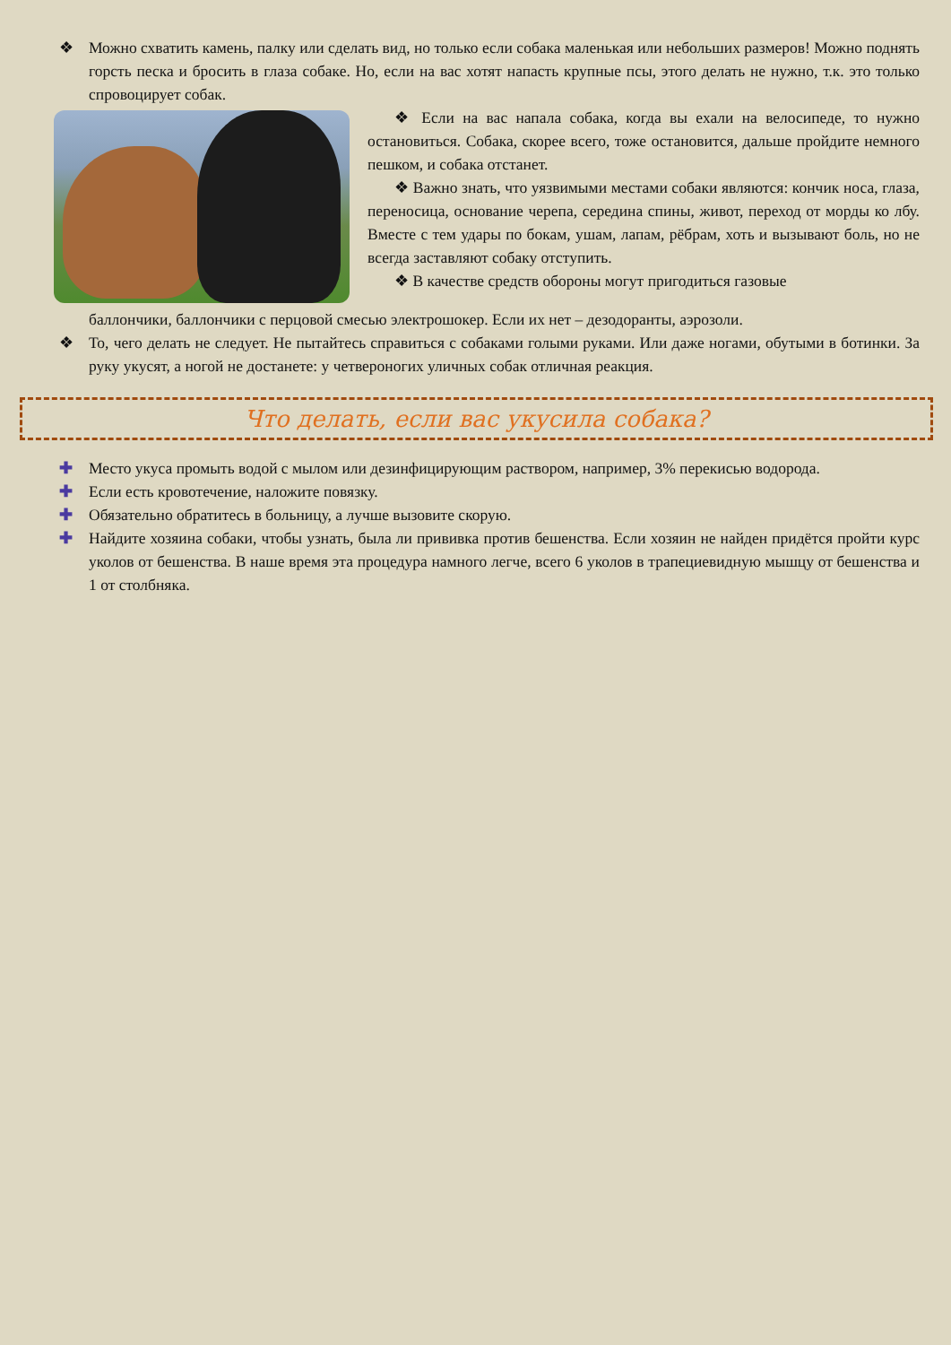❖ Можно схватить камень, палку или сделать вид, но только если собака маленькая или небольших размеров! Можно поднять горсть песка и бросить в глаза собаке. Но, если на вас хотят напасть крупные псы, этого делать не нужно, т.к. это только спровоцирует собак.
❖ Если на вас напала собака, когда вы ехали на велосипеде, то нужно остановиться. Собака, скорее всего, тоже остановится, дальше пройдите немного пешком, и собака отстанет.
❖ Важно знать, что уязвимыми местами собаки являются: кончик носа, глаза, переносица, основание черепа, середина спины, живот, переход от морды ко лбу. Вместе с тем удары по бокам, ушам, лапам, рёбрам, хоть и вызывают боль, но не всегда заставляют собаку отступить.
❖ В качестве средств обороны могут пригодиться газовые
баллончики, баллончики с перцовой смесью электрошокер. Если их нет – дезодоранты, аэрозоли.
❖ То, чего делать не следует. Не пытайтесь справиться с собаками голыми руками. Или даже ногами, обутыми в ботинки. За руку укусят, а ногой не достанете: у четвероногих уличных собак отличная реакция.
Что делать, если вас укусила собака?
✚ Место укуса промыть водой с мылом или дезинфицирующим раствором, например, 3% перекисью водорода.
✚ Если есть кровотечение, наложите повязку.
✚ Обязательно обратитесь в больницу, а лучше вызовите скорую.
✚ Найдите хозяина собаки, чтобы узнать, была ли прививка против бешенства. Если хозяин не найден придётся пройти курс уколов от бешенства. В наше время эта процедура намного легче, всего 6 уколов в трапециевидную мышцу от бешенства и 1 от столбняка.